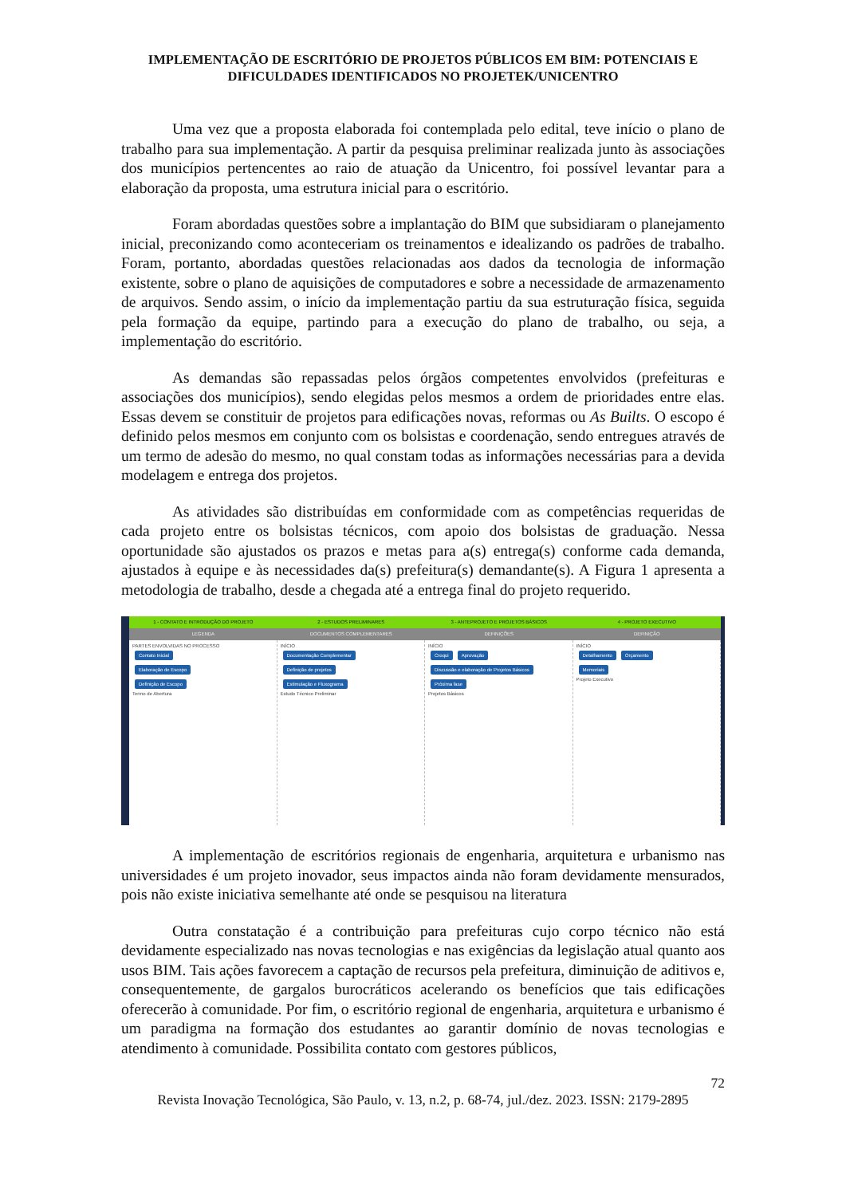IMPLEMENTAÇÃO DE ESCRITÓRIO DE PROJETOS PÚBLICOS EM BIM: POTENCIAIS E
DIFICULDADES IDENTIFICADOS NO PROJETEK/UNICENTRO
Uma vez que a proposta elaborada foi contemplada pelo edital, teve início o plano de trabalho para sua implementação. A partir da pesquisa preliminar realizada junto às associações dos municípios pertencentes ao raio de atuação da Unicentro, foi possível levantar para a elaboração da proposta, uma estrutura inicial para o escritório.
Foram abordadas questões sobre a implantação do BIM que subsidiaram o planejamento inicial, preconizando como aconteceriam os treinamentos e idealizando os padrões de trabalho. Foram, portanto, abordadas questões relacionadas aos dados da tecnologia de informação existente, sobre o plano de aquisições de computadores e sobre a necessidade de armazenamento de arquivos. Sendo assim, o início da implementação partiu da sua estruturação física, seguida pela formação da equipe, partindo para a execução do plano de trabalho, ou seja, a implementação do escritório.
As demandas são repassadas pelos órgãos competentes envolvidos (prefeituras e associações dos municípios), sendo elegidas pelos mesmos a ordem de prioridades entre elas. Essas devem se constituir de projetos para edificações novas, reformas ou As Builts. O escopo é definido pelos mesmos em conjunto com os bolsistas e coordenação, sendo entregues através de um termo de adesão do mesmo, no qual constam todas as informações necessárias para a devida modelagem e entrega dos projetos.
As atividades são distribuídas em conformidade com as competências requeridas de cada projeto entre os bolsistas técnicos, com apoio dos bolsistas de graduação. Nessa oportunidade são ajustados os prazos e metas para a(s) entrega(s) conforme cada demanda, ajustados à equipe e às necessidades da(s) prefeitura(s) demandante(s). A Figura 1 apresenta a metodologia de trabalho, desde a chegada até a entrega final do projeto requerido.
1 - CONTATO E INTRODUÇÃO DO PROJETO
2 - ESTUDOS PRELIMINARES 3 - ANTEPROJETO E PROJETOS BÁSICOS
4 - PROJETO EXECUTIVO
LEGENDA DOCUMENTOS COMPLEMENTARES DEFINIÇÕES DEFINIÇÃO
PARTES ENVOLVIDAS NO PROCESSO
Contato Inicial
Elaboração de Escopo
Definição de Escopo
Termo de Abertura
INÍCIO
Documentação Complementar
Definição de projetos
Estimulação e Fluxograma
Estudo Técnico Preliminar
INÍCIO
Croqui Aprovação
Discussão e elaboração de Projetos Básicos
Próxima fase
Projetos Básicos
INÍCIO
Detalhamento Orçamento
Memoriais
Projeto Executivo
A implementação de escritórios regionais de engenharia, arquitetura e urbanismo nas universidades é um projeto inovador, seus impactos ainda não foram devidamente mensurados, pois não existe iniciativa semelhante até onde se pesquisou na literatura
Outra constatação é a contribuição para prefeituras cujo corpo técnico não está devidamente especializado nas novas tecnologias e nas exigências da legislação atual quanto aos usos BIM. Tais ações favorecem a captação de recursos pela prefeitura, diminuição de aditivos e, consequentemente, de gargalos burocráticos acelerando os benefícios que tais edificações oferecerão à comunidade. Por fim, o escritório regional de engenharia, arquitetura e urbanismo é um paradigma na formação dos estudantes ao garantir domínio de novas tecnologias e atendimento à comunidade. Possibilita contato com gestores públicos,
72
Revista Inovação Tecnológica, São Paulo, v. 13, n.2, p. 68-74, jul./dez. 2023. ISSN: 2179-2895